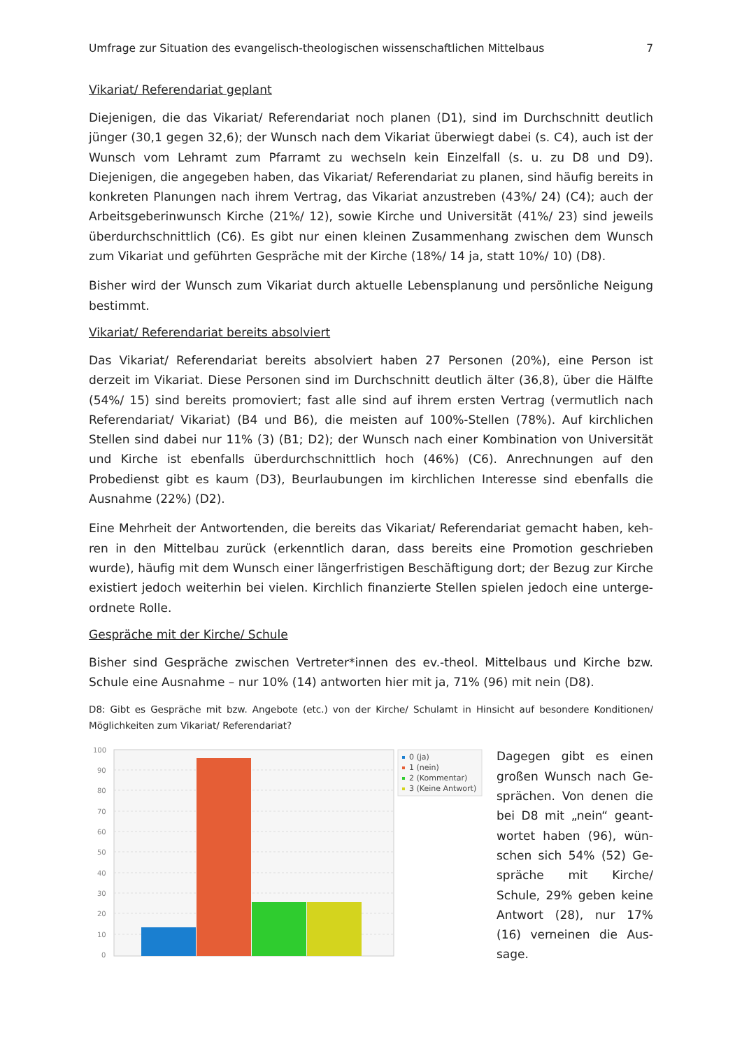Umfrage zur Situation des evangelisch-theologischen wissenschaftlichen Mittelbaus 7
Vikariat/ Referendariat geplant
Diejenigen, die das Vikariat/ Referendariat noch planen (D1), sind im Durchschnitt deutlich jün­ger (30,1 gegen 32,6); der Wunsch nach dem Vikariat überwiegt dabei (s. C4), auch ist der Wunsch vom Lehramt zum Pfarramt zu wechseln kein Einzelfall (s. u. zu D8 und D9). Diejenigen, die angegeben haben, das Vikariat/ Referendariat zu planen, sind häufig bereits in konkreten Planungen nach ihrem Vertrag, das Vikariat anzustreben (43%/ 24) (C4); auch der Arbeitsgebe­rinwunsch Kirche (21%/ 12), sowie Kirche und Universität (41%/ 23) sind jeweils überdurch­schnittlich (C6). Es gibt nur einen kleinen Zusammenhang zwischen dem Wunsch zum Vikariat und geführten Gespräche mit der Kirche (18%/ 14 ja, statt 10%/ 10) (D8).
Bisher wird der Wunsch zum Vikariat durch aktuelle Lebensplanung und persönliche Neigung bestimmt.
Vikariat/ Referendariat bereits absolviert
Das Vikariat/ Referendariat bereits absolviert haben 27 Personen (20%), eine Person ist derzeit im Vikariat. Diese Personen sind im Durchschnitt deutlich älter (36,8), über die Hälfte (54%/ 15) sind bereits promoviert; fast alle sind auf ihrem ersten Vertrag (vermutlich nach Referendariat/ Vikariat) (B4 und B6), die meisten auf 100%-Stellen (78%). Auf kirchlichen Stellen sind dabei nur 11% (3) (B1; D2); der Wunsch nach einer Kombination von Universität und Kirche ist ebenfalls überdurchschnittlich hoch (46%) (C6). Anrechnungen auf den Probedienst gibt es kaum (D3), Beurlaubungen im kirchlichen Interesse sind ebenfalls die Ausnahme (22%) (D2).
Eine Mehrheit der Antwortenden, die bereits das Vikariat/ Referendariat gemacht haben, keh­ren in den Mittelbau zurück (erkenntlich daran, dass bereits eine Promotion geschrieben wurde), häufig mit dem Wunsch einer längerfristigen Beschäftigung dort; der Bezug zur Kirche existiert jedoch weiterhin bei vielen. Kirchlich finanzierte Stellen spielen jedoch eine unterge­ordnete Rolle.
Gespräche mit der Kirche/ Schule
Bisher sind Gespräche zwischen Vertreter*innen des ev.-theol. Mittelbaus und Kirche bzw. Schule eine Ausnahme – nur 10% (14) antworten hier mit ja, 71% (96) mit nein (D8).
D8: Gibt es Gespräche mit bzw. Angebote (etc.) von der Kirche/ Schulamt in Hinsicht auf besondere Konditionen/ Möglichkeiten zum Vikariat/ Referendariat?
100
90
80
70
60
50
40
30
20
10
0
0 (ja)
1 (nein)
2 (Kommentar)
3 (Keine Antwort)
Dagegen gibt es einen großen Wunsch nach Ge­sprächen. Von denen die bei D8 mit „nein“ geant­wortet haben (96), wün­schen sich 54% (52) Ge­spräche mit Kirche/ Schule, 29% geben keine Antwort (28), nur 17% (16) verneinen die Aus­sage.